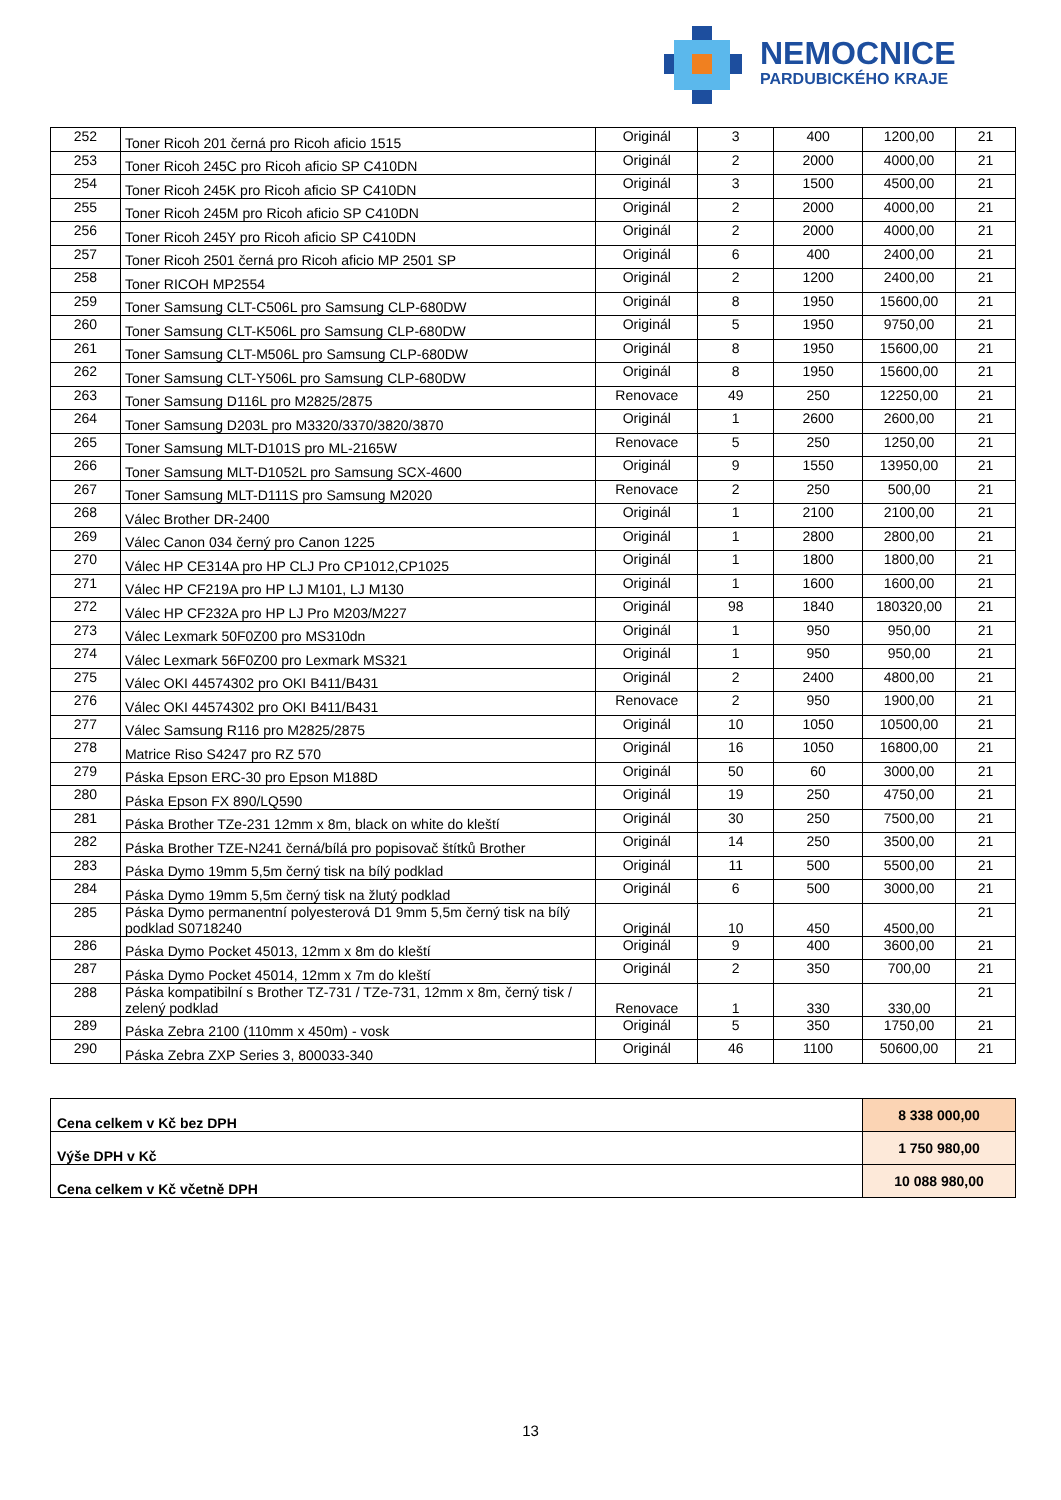NEMOCNICE
PARDUBICKÉHO KRAJE
| 252 | Toner Ricoh 201 černá pro Ricoh aficio 1515 | Originál | 3 | 400 | 1200,00 | 21 |
| 253 | Toner Ricoh 245C pro Ricoh aficio SP C410DN | Originál | 2 | 2000 | 4000,00 | 21 |
| 254 | Toner Ricoh 245K pro Ricoh aficio SP C410DN | Originál | 3 | 1500 | 4500,00 | 21 |
| 255 | Toner Ricoh 245M pro Ricoh aficio SP C410DN | Originál | 2 | 2000 | 4000,00 | 21 |
| 256 | Toner Ricoh 245Y pro Ricoh aficio SP C410DN | Originál | 2 | 2000 | 4000,00 | 21 |
| 257 | Toner Ricoh 2501 černá pro Ricoh aficio MP 2501 SP | Originál | 6 | 400 | 2400,00 | 21 |
| 258 | Toner RICOH MP2554 | Originál | 2 | 1200 | 2400,00 | 21 |
| 259 | Toner Samsung CLT-C506L pro Samsung CLP-680DW | Originál | 8 | 1950 | 15600,00 | 21 |
| 260 | Toner Samsung CLT-K506L pro Samsung CLP-680DW | Originál | 5 | 1950 | 9750,00 | 21 |
| 261 | Toner Samsung CLT-M506L pro Samsung CLP-680DW | Originál | 8 | 1950 | 15600,00 | 21 |
| 262 | Toner Samsung CLT-Y506L pro Samsung CLP-680DW | Originál | 8 | 1950 | 15600,00 | 21 |
| 263 | Toner Samsung D116L pro M2825/2875 | Renovace | 49 | 250 | 12250,00 | 21 |
| 264 | Toner Samsung D203L pro M3320/3370/3820/3870 | Originál | 1 | 2600 | 2600,00 | 21 |
| 265 | Toner Samsung MLT-D101S pro ML-2165W | Renovace | 5 | 250 | 1250,00 | 21 |
| 266 | Toner Samsung MLT-D1052L pro Samsung SCX-4600 | Originál | 9 | 1550 | 13950,00 | 21 |
| 267 | Toner Samsung MLT-D111S pro Samsung M2020 | Renovace | 2 | 250 | 500,00 | 21 |
| 268 | Válec Brother DR-2400 | Originál | 1 | 2100 | 2100,00 | 21 |
| 269 | Válec Canon 034 černý pro Canon 1225 | Originál | 1 | 2800 | 2800,00 | 21 |
| 270 | Válec HP CE314A pro HP CLJ Pro CP1012,CP1025 | Originál | 1 | 1800 | 1800,00 | 21 |
| 271 | Válec HP CF219A pro HP LJ M101, LJ M130 | Originál | 1 | 1600 | 1600,00 | 21 |
| 272 | Válec HP CF232A pro HP LJ Pro M203/M227 | Originál | 98 | 1840 | 180320,00 | 21 |
| 273 | Válec Lexmark 50F0Z00 pro MS310dn | Originál | 1 | 950 | 950,00 | 21 |
| 274 | Válec Lexmark 56F0Z00 pro Lexmark MS321 | Originál | 1 | 950 | 950,00 | 21 |
| 275 | Válec OKI 44574302 pro OKI B411/B431 | Originál | 2 | 2400 | 4800,00 | 21 |
| 276 | Válec OKI 44574302 pro OKI B411/B431 | Renovace | 2 | 950 | 1900,00 | 21 |
| 277 | Válec Samsung R116 pro M2825/2875 | Originál | 10 | 1050 | 10500,00 | 21 |
| 278 | Matrice Riso S4247 pro RZ 570 | Originál | 16 | 1050 | 16800,00 | 21 |
| 279 | Páska Epson ERC-30 pro Epson M188D | Originál | 50 | 60 | 3000,00 | 21 |
| 280 | Páska Epson FX 890/LQ590 | Originál | 19 | 250 | 4750,00 | 21 |
| 281 | Páska Brother TZe-231 12mm x 8m, black on white do kleští | Originál | 30 | 250 | 7500,00 | 21 |
| 282 | Páska Brother TZE-N241 černá/bílá pro popisovač štítků Brother | Originál | 14 | 250 | 3500,00 | 21 |
| 283 | Páska Dymo 19mm 5,5m černý tisk na bílý podklad | Originál | 11 | 500 | 5500,00 | 21 |
| 284 | Páska Dymo 19mm 5,5m černý tisk na žlutý podklad | Originál | 6 | 500 | 3000,00 | 21 |
| 285 | Páska Dymo permanentní polyesterová D1 9mm 5,5m černý tisk na bílý podklad S0718240 | Originál | 10 | 450 | 4500,00 | 21 |
| 286 | Páska Dymo Pocket 45013, 12mm x 8m do kleští | Originál | 9 | 400 | 3600,00 | 21 |
| 287 | Páska Dymo Pocket 45014, 12mm x 7m do kleští | Originál | 2 | 350 | 700,00 | 21 |
| 288 | Páska kompatibilní s Brother TZ-731 / TZe-731, 12mm x 8m, černý tisk / zelený podklad | Renovace | 1 | 330 | 330,00 | 21 |
| 289 | Páska Zebra 2100 (110mm x 450m) - vosk | Originál | 5 | 350 | 1750,00 | 21 |
| 290 | Páska Zebra ZXP Series 3, 800033-340 | Originál | 46 | 1100 | 50600,00 | 21 |
| Cena celkem v Kč bez DPH | 8 338 000,00 |
| Výše DPH v Kč | 1 750 980,00 |
| Cena celkem v Kč včetně DPH | 10 088 980,00 |
13